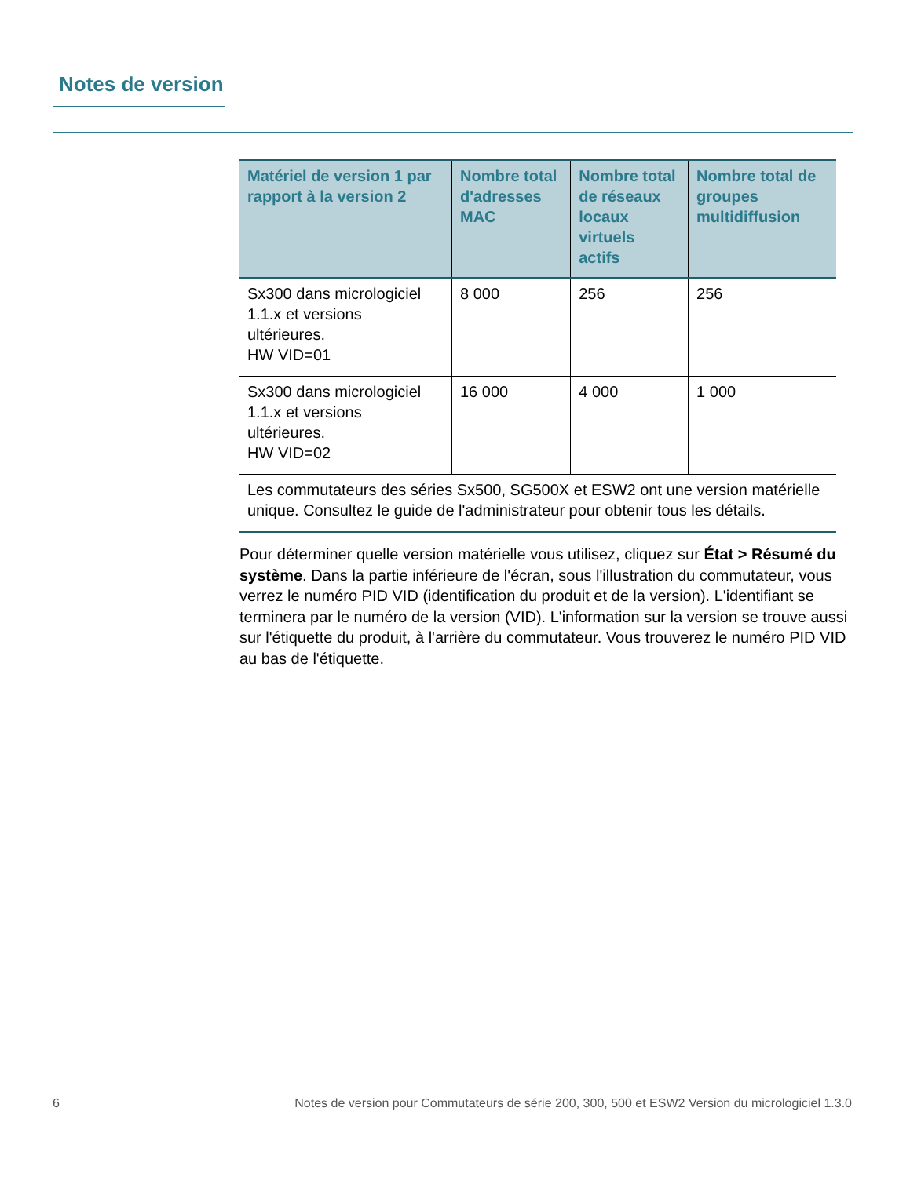Notes de version
| Matériel de version 1 par rapport à la version 2 | Nombre total d'adresses MAC | Nombre total de réseaux locaux virtuels actifs | Nombre total de groupes multidiffusion |
| --- | --- | --- | --- |
| Sx300 dans micrologiciel 1.1.x et versions ultérieures. HW VID=01 | 8 000 | 256 | 256 |
| Sx300 dans micrologiciel 1.1.x et versions ultérieures. HW VID=02 | 16 000 | 4 000 | 1 000 |
| Les commutateurs des séries Sx500, SG500X et ESW2 ont une version matérielle unique. Consultez le guide de l'administrateur pour obtenir tous les détails. | | | |
Pour déterminer quelle version matérielle vous utilisez, cliquez sur État > Résumé du système. Dans la partie inférieure de l'écran, sous l'illustration du commutateur, vous verrez le numéro PID VID (identification du produit et de la version). L'identifiant se terminera par le numéro de la version (VID). L'information sur la version se trouve aussi sur l'étiquette du produit, à l'arrière du commutateur. Vous trouverez le numéro PID VID au bas de l'étiquette.
6 Notes de version pour Commutateurs de série 200, 300, 500 et ESW2 Version du micrologiciel 1.3.0